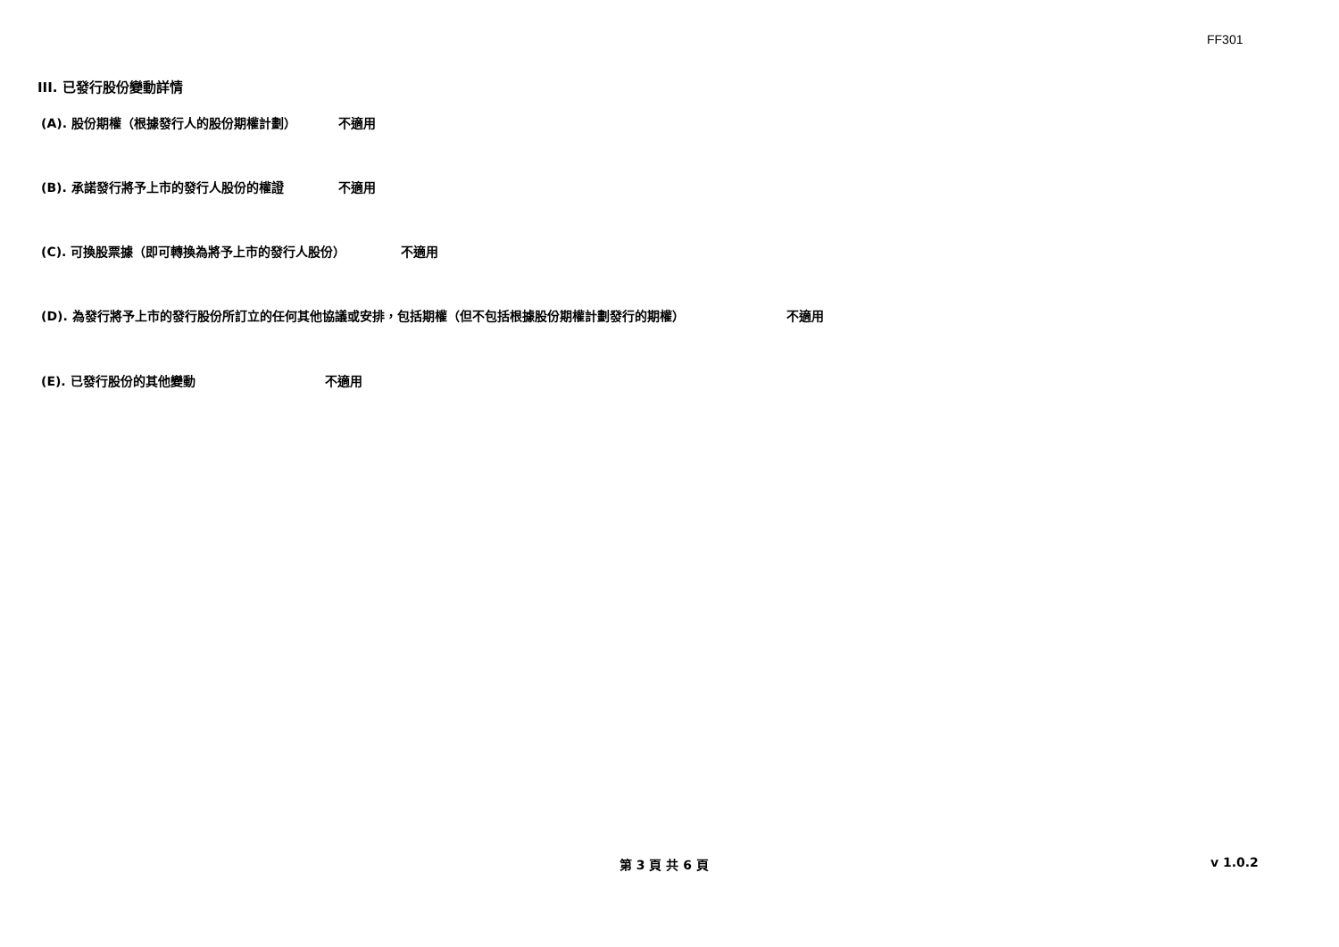FF301
III. 已發行股份變動詳情
(A). 股份期權（根據發行人的股份期權計劃） 不適用
(B). 承諾發行將予上市的發行人股份的權證 不適用
(C). 可換股票據（即可轉換為將予上市的發行人股份） 不適用
(D). 為發行將予上市的發行股份所訂立的任何其他協議或安排，包括期權（但不包括根據股份期權計劃發行的期權） 不適用
(E). 已發行股份的其他變動 不適用
第 3 頁 共 6 頁 v 1.0.2